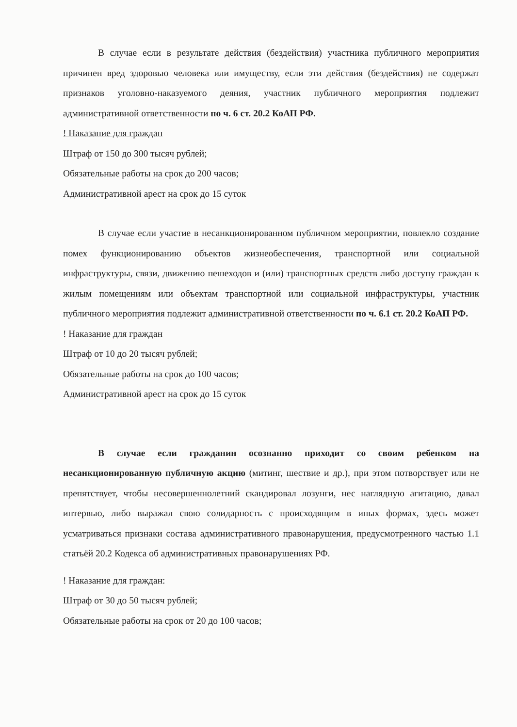В случае если в результате действия (бездействия) участника публичного мероприятия причинен вред здоровью человека или имуществу, если эти действия (бездействия) не содержат признаков уголовно-наказуемого деяния, участник публичного мероприятия подлежит административной ответственности по ч. 6 ст. 20.2 КоАП РФ.
! Наказание для граждан
Штраф от 150 до 300 тысяч рублей;
Обязательные работы на срок до 200 часов;
Административной арест на срок до 15 суток
В случае если участие в несанкционированном публичном мероприятии, повлекло создание помех функционированию объектов жизнеобеспечения, транспортной или социальной инфраструктуры, связи, движению пешеходов и (или) транспортных средств либо доступу граждан к жилым помещениям или объектам транспортной или социальной инфраструктуры, участник публичного мероприятия подлежит административной ответственности по ч. 6.1 ст. 20.2 КоАП РФ.
! Наказание для граждан
Штраф от 10 до 20 тысяч рублей;
Обязательные работы на срок до 100 часов;
Административной арест на срок до 15 суток
В случае если гражданин осознанно приходит со своим ребенком на несанкционированную публичную акцию (митинг, шествие и др.), при этом потворствует или не препятствует, чтобы несовершеннолетний скандировал лозунги, нес наглядную агитацию, давал интервью, либо выражал свою солидарность с происходящим в иных формах, здесь может усматриваться признаки состава административного правонарушения, предусмотренного частью 1.1 статьёй 20.2 Кодекса об административных правонарушениях РФ.
! Наказание для граждан:
Штраф от 30 до 50 тысяч рублей;
Обязательные работы на срок от 20 до 100 часов;